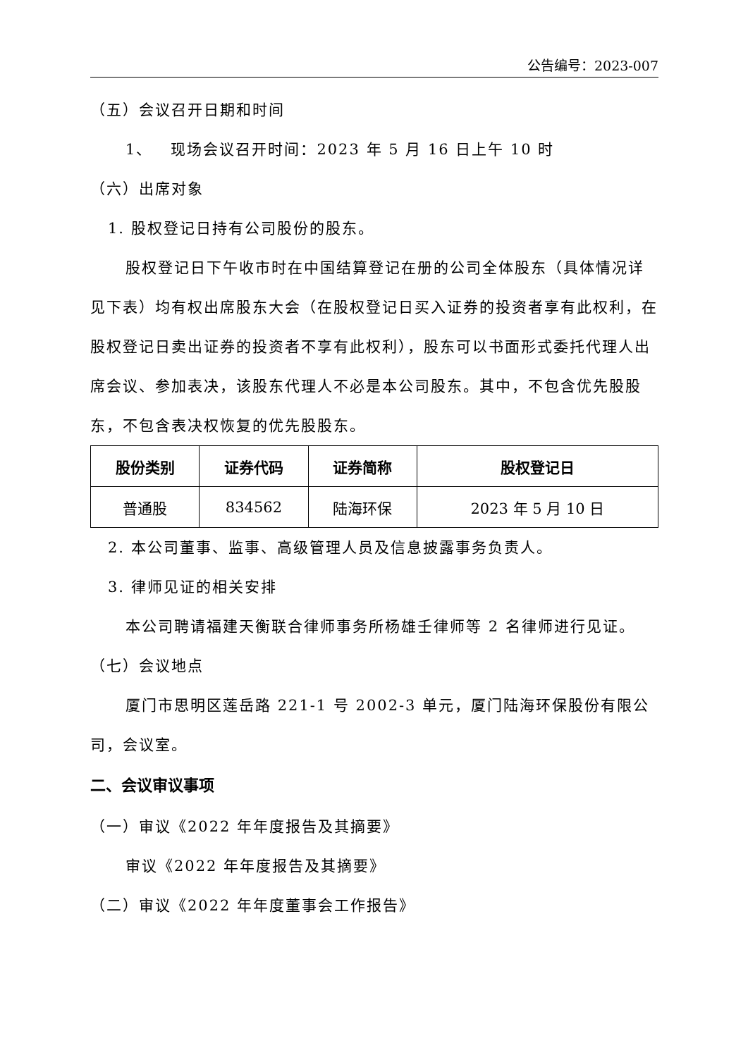公告编号：2023-007
（五）会议召开日期和时间
1、 现场会议召开时间：2023 年 5 月 16 日上午 10 时
（六）出席对象
1. 股权登记日持有公司股份的股东。
股权登记日下午收市时在中国结算登记在册的公司全体股东（具体情况详见下表）均有权出席股东大会（在股权登记日买入证券的投资者享有此权利，在股权登记日卖出证券的投资者不享有此权利），股东可以书面形式委托代理人出席会议、参加表决，该股东代理人不必是本公司股东。其中，不包含优先股股东，不包含表决权恢复的优先股股东。
| 股份类别 | 证券代码 | 证券简称 | 股权登记日 |
| --- | --- | --- | --- |
| 普通股 | 834562 | 陆海环保 | 2023 年 5 月 10 日 |
2. 本公司董事、监事、高级管理人员及信息披露事务负责人。
3. 律师见证的相关安排
本公司聘请福建天衡联合律师事务所杨雄壬律师等 2 名律师进行见证。
（七）会议地点
厦门市思明区莲岳路 221-1 号 2002-3 单元，厦门陆海环保股份有限公司，会议室。
二、会议审议事项
（一）审议《2022 年年度报告及其摘要》
审议《2022 年年度报告及其摘要》
（二）审议《2022 年年度董事会工作报告》